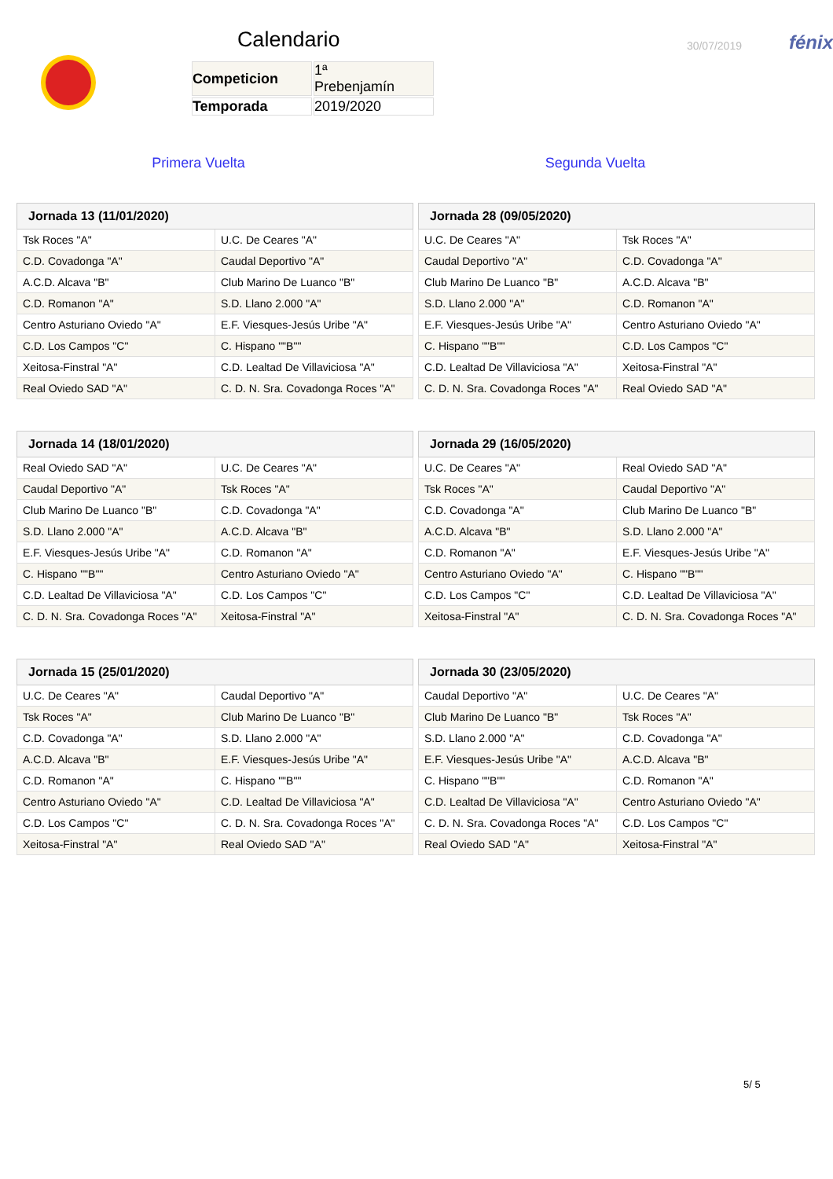Calendario
| Competicion | 1ª Prebenjamín |
| Temporada | 2019/2020 |
30/07/2019
fénix
Primera Vuelta Segunda Vuelta
| Jornada 13 (11/01/2020) | |
| --- | --- |
| Tsk Roces "A" | U.C. De Ceares "A" |
| C.D. Covadonga "A" | Caudal Deportivo "A" |
| A.C.D. Alcava "B" | Club Marino De Luanco "B" |
| C.D. Romanon "A" | S.D. Llano 2.000 "A" |
| Centro Asturiano Oviedo "A" | E.F. Viesques-Jesús Uribe "A" |
| C.D. Los Campos "C" | C. Hispano ""B"" |
| Xeitosa-Finstral "A" | C.D. Lealtad De Villaviciosa "A" |
| Real Oviedo SAD "A" | C. D. N. Sra. Covadonga Roces "A" |
| Jornada 28 (09/05/2020) | |
| --- | --- |
| U.C. De Ceares "A" | Tsk Roces "A" |
| Caudal Deportivo "A" | C.D. Covadonga "A" |
| Club Marino De Luanco "B" | A.C.D. Alcava "B" |
| S.D. Llano 2.000 "A" | C.D. Romanon "A" |
| E.F. Viesques-Jesús Uribe "A" | Centro Asturiano Oviedo "A" |
| C. Hispano ""B"" | C.D. Los Campos "C" |
| C.D. Lealtad De Villaviciosa "A" | Xeitosa-Finstral "A" |
| C. D. N. Sra. Covadonga Roces "A" | Real Oviedo SAD "A" |
| Jornada 14 (18/01/2020) | |
| --- | --- |
| Real Oviedo SAD "A" | U.C. De Ceares "A" |
| Caudal Deportivo "A" | Tsk Roces "A" |
| Club Marino De Luanco "B" | C.D. Covadonga "A" |
| S.D. Llano 2.000 "A" | A.C.D. Alcava "B" |
| E.F. Viesques-Jesús Uribe "A" | C.D. Romanon "A" |
| C. Hispano ""B"" | Centro Asturiano Oviedo "A" |
| C.D. Lealtad De Villaviciosa "A" | C.D. Los Campos "C" |
| C. D. N. Sra. Covadonga Roces "A" | Xeitosa-Finstral "A" |
| Jornada 29 (16/05/2020) | |
| --- | --- |
| U.C. De Ceares "A" | Real Oviedo SAD "A" |
| Tsk Roces "A" | Caudal Deportivo "A" |
| C.D. Covadonga "A" | Club Marino De Luanco "B" |
| A.C.D. Alcava "B" | S.D. Llano 2.000 "A" |
| C.D. Romanon "A" | E.F. Viesques-Jesús Uribe "A" |
| Centro Asturiano Oviedo "A" | C. Hispano ""B"" |
| C.D. Los Campos "C" | C.D. Lealtad De Villaviciosa "A" |
| Xeitosa-Finstral "A" | C. D. N. Sra. Covadonga Roces "A" |
| Jornada 15 (25/01/2020) | |
| --- | --- |
| U.C. De Ceares "A" | Caudal Deportivo "A" |
| Tsk Roces "A" | Club Marino De Luanco "B" |
| C.D. Covadonga "A" | S.D. Llano 2.000 "A" |
| A.C.D. Alcava "B" | E.F. Viesques-Jesús Uribe "A" |
| C.D. Romanon "A" | C. Hispano ""B"" |
| Centro Asturiano Oviedo "A" | C.D. Lealtad De Villaviciosa "A" |
| C.D. Los Campos "C" | C. D. N. Sra. Covadonga Roces "A" |
| Xeitosa-Finstral "A" | Real Oviedo SAD "A" |
| Jornada 30 (23/05/2020) | |
| --- | --- |
| Caudal Deportivo "A" | U.C. De Ceares "A" |
| Club Marino De Luanco "B" | Tsk Roces "A" |
| S.D. Llano 2.000 "A" | C.D. Covadonga "A" |
| E.F. Viesques-Jesús Uribe "A" | A.C.D. Alcava "B" |
| C. Hispano ""B"" | C.D. Romanon "A" |
| C.D. Lealtad De Villaviciosa "A" | Centro Asturiano Oviedo "A" |
| C. D. N. Sra. Covadonga Roces "A" | C.D. Los Campos "C" |
| Real Oviedo SAD "A" | Xeitosa-Finstral "A" |
5/ 5